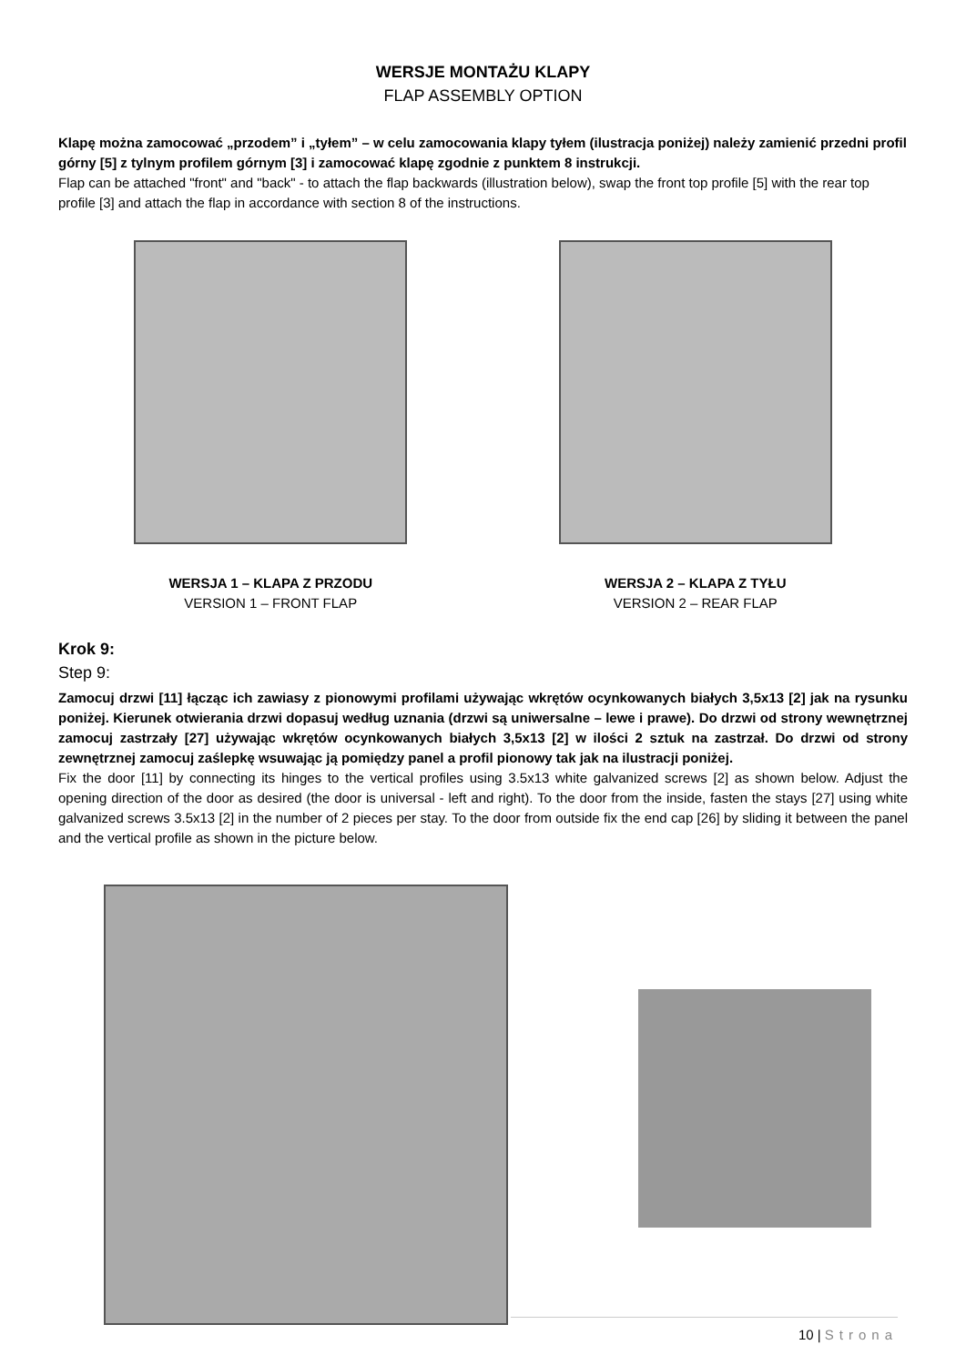WERSJE MONTAŻU KLAPY
FLAP ASSEMBLY OPTION
Klapę można zamocować „przodem” i „tyłem” – w celu zamocowania klapy tyłem (ilustracja poniżej) należy zamienić przedni profil górny [5] z tylnym profilem górnym [3] i zamocować klapę zgodnie z punktem 8 instrukcji.
Flap can be attached "front" and "back" - to attach the flap backwards (illustration below), swap the front top profile [5] with the rear top profile [3] and attach the flap in accordance with section 8 of the instructions.
WERSJA 1 – KLAPA Z PRZODU
VERSION 1 – FRONT FLAP
WERSJA 2 – KLAPA Z TYŁU
VERSION 2 – REAR FLAP
Krok 9:
Step 9:
Zamocuj drzwi [11] łącząc ich zawiasy z pionowymi profilami używając wkrętów ocynkowanych białych 3,5x13 [2] jak na rysunku poniżej. Kierunek otwierania drzwi dopasuj według uznania (drzwi są uniwersalne – lewe i prawe). Do drzwi od strony wewnętrznej zamocuj zastrzały [27] używając wkrętów ocynkowanych białych 3,5x13 [2] w ilości 2 sztuk na zastrzał. Do drzwi od strony zewnętrznej zamocuj zaślepkę wsuwając ją pomiędzy panel a profil pionowy tak jak na ilustracji poniżej.
Fix the door [11] by connecting its hinges to the vertical profiles using 3.5x13 white galvanized screws [2] as shown below. Adjust the opening direction of the door as desired (the door is universal - left and right). To the door from the inside, fasten the stays [27] using white galvanized screws 3.5x13 [2] in the number of 2 pieces per stay. To the door from outside fix the end cap [26] by sliding it between the panel and the vertical profile as shown in the picture below.
10 | Strona